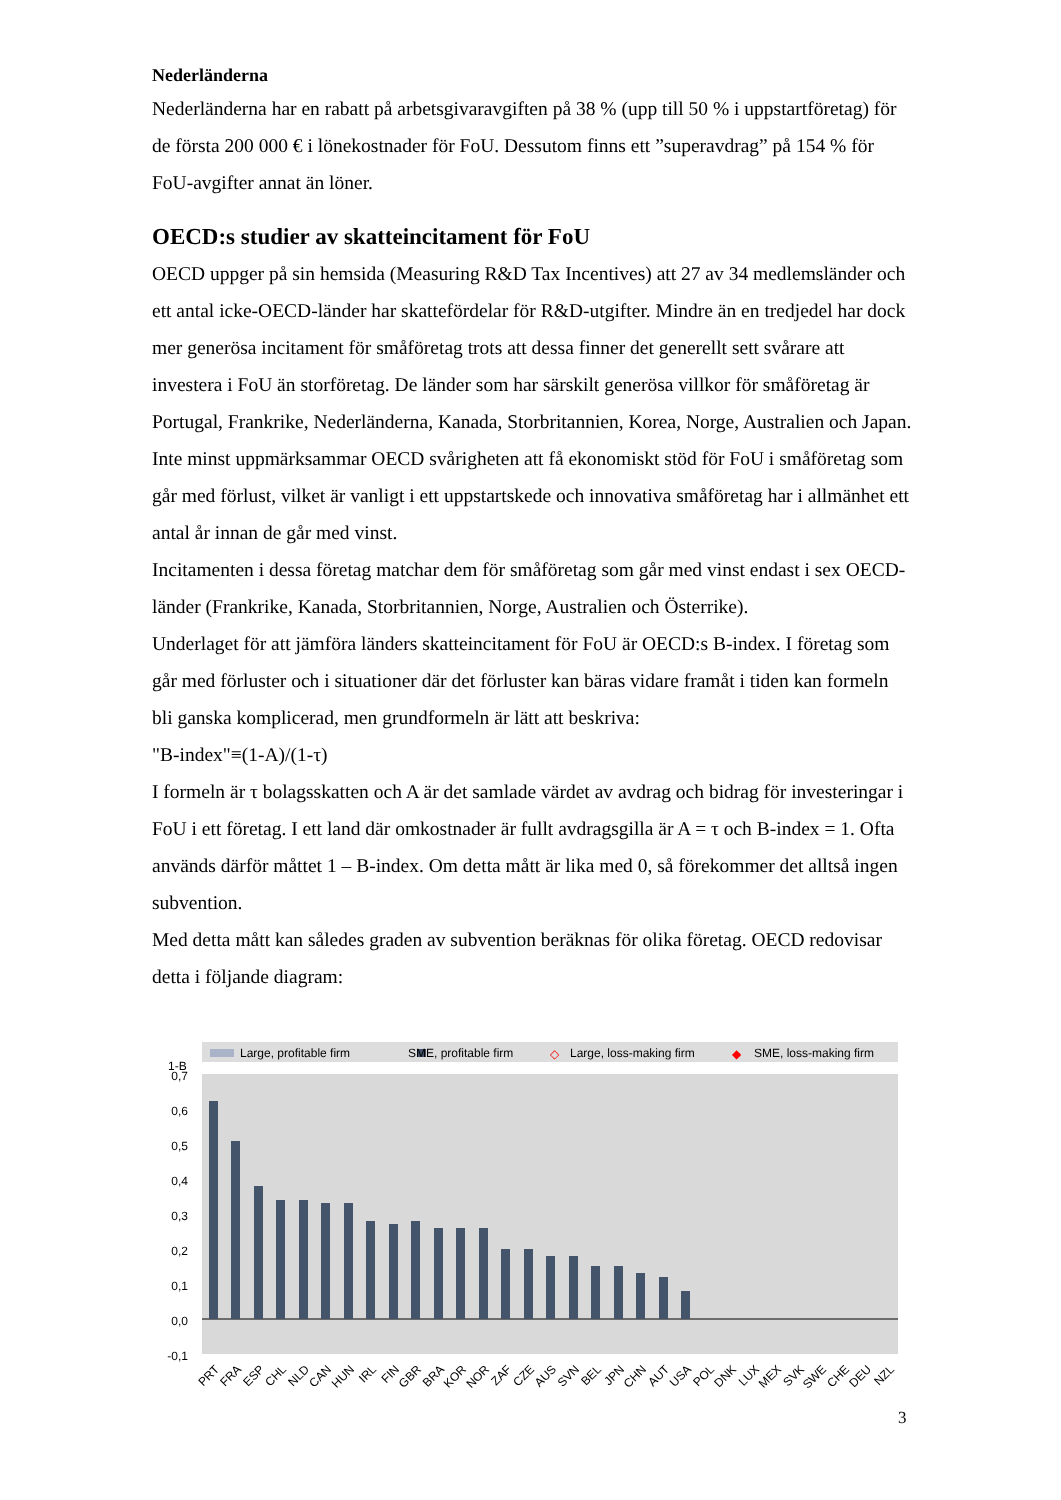Nederländerna
Nederländerna har en rabatt på arbetsgivaravgiften på 38 % (upp till 50 % i uppstartföretag) för de första 200 000 € i lönekostnader för FoU. Dessutom finns ett ”superavdrag” på 154 % för FoU-avgifter annat än löner.
OECD:s studier av skatteincitament för FoU
OECD uppger på sin hemsida (Measuring R&D Tax Incentives) att 27 av 34 medlemsländer och ett antal icke-OECD-länder har skattefördelar för R&D-utgifter. Mindre än en tredjedel har dock mer generösa incitament för småföretag trots att dessa finner det generellt sett svårare att investera i FoU än storföretag. De länder som har särskilt generösa villkor för småföretag är Portugal, Frankrike, Nederländerna, Kanada, Storbritannien, Korea, Norge, Australien och Japan.
Inte minst uppmärksammar OECD svårigheten att få ekonomiskt stöd för FoU i småföretag som går med förlust, vilket är vanligt i ett uppstartskede och innovativa småföretag har i allmänhet ett antal år innan de går med vinst.
Incitamenten i dessa företag matchar dem för småföretag som går med vinst endast i sex OECD-länder (Frankrike, Kanada, Storbritannien, Norge, Australien och Österrike).
Underlaget för att jämföra länders skatteincitament för FoU är OECD:s B-index. I företag som går med förluster och i situationer där det förluster kan bäras vidare framåt i tiden kan formeln bli ganska komplicerad, men grundformeln är lätt att beskriva:
"B-index"≡(1-A)/(1-τ)
I formeln är τ bolagsskatten och A är det samlade värdet av avdrag och bidrag för investeringar i FoU i ett företag. I ett land där omkostnader är fullt avdragsgilla är A = τ och B-index = 1. Ofta används därför måttet 1 – B-index. Om detta mått är lika med 0, så förekommer det alltså ingen subvention.
Med detta mått kan således graden av subvention beräknas för olika företag. OECD redovisar detta i följande diagram:
Large, profitable firm
SME, profitable firm
◇
Large, loss-making firm
◆
SME, loss-making firm
1-B
0,7
0,6
0,5
0,4
0,3
0,2
0,1
0,0
-0,1
PRT
FRA
ESP
CHL
NLD
CAN
HUN
IRL
FIN
GBR
BRA
KOR
NOR
ZAF
CZE
AUS
SVN
BEL
JPN
CHN
AUT
USA
POL
DNK
LUX
MEX
SVK
SWE
CHE
DEU
NZL
3